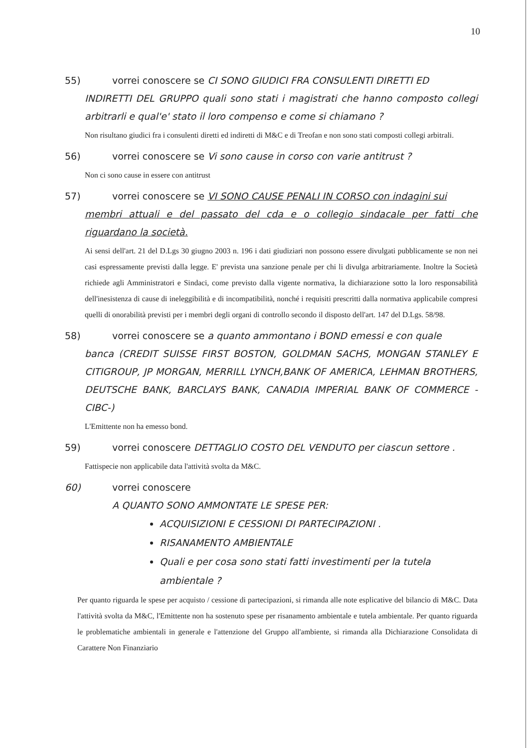10
55) vorrei conoscere se CI SONO GIUDICI FRA CONSULENTI DIRETTI ED
INDIRETTI DEL GRUPPO quali sono stati i magistrati che hanno composto collegi arbitrarli e qual'e' stato il loro compenso e come si chiamano ?
Non risultano giudici fra i consulenti diretti ed indiretti di M&C e di Treofan e non sono stati composti collegi arbitrali.
56) vorrei conoscere se Vi sono cause in corso con varie antitrust ?
Non ci sono cause in essere con antitrust
57) vorrei conoscere se VI SONO CAUSE PENALI IN CORSO con indagini sui
membri attuali e del passato del cda e o collegio sindacale per fatti che riguardano la società.
Ai sensi dell'art. 21 del D.Lgs 30 giugno 2003 n. 196 i dati giudiziari non possono essere divulgati pubblicamente se non nei casi espressamente previsti dalla legge. E' prevista una sanzione penale per chi li divulga arbitrariamente. Inoltre la Società richiede agli Amministratori e Sindaci, come previsto dalla vigente normativa, la dichiarazione sotto la loro responsabilità dell'inesistenza di cause di ineleggibilità e di incompatibilità, nonché i requisiti prescritti dalla normativa applicabile compresi quelli di onorabilità previsti per i membri degli organi di controllo secondo il disposto dell'art. 147 del D.Lgs. 58/98.
58) vorrei conoscere se a quanto ammontano i BOND emessi e con quale
banca (CREDIT SUISSE FIRST BOSTON, GOLDMAN SACHS, MONGAN STANLEY E CITIGROUP, JP MORGAN, MERRILL LYNCH,BANK OF AMERICA, LEHMAN BROTHERS, DEUTSCHE BANK, BARCLAYS BANK, CANADIA IMPERIAL BANK OF COMMERCE -CIBC-)
L'Emittente non ha emesso bond.
59) vorrei conoscere DETTAGLIO COSTO DEL VENDUTO per ciascun settore .
Fattispecie non applicabile data l'attività svolta da M&C.
60) vorrei conoscere
A QUANTO SONO AMMONTATE LE SPESE PER:
ACQUISIZIONI E CESSIONI DI PARTECIPAZIONI .
RISANAMENTO AMBIENTALE
Quali e per cosa sono stati fatti investimenti per la tutela ambientale ?
Per quanto riguarda le spese per acquisto / cessione di partecipazioni, si rimanda alle note esplicative del bilancio di M&C. Data l'attività svolta da M&C, l'Emittente non ha sostenuto spese per risanamento ambientale e tutela ambientale. Per quanto riguarda le problematiche ambientali in generale e l'attenzione del Gruppo all'ambiente, si rimanda alla Dichiarazione Consolidata di Carattere Non Finanziario